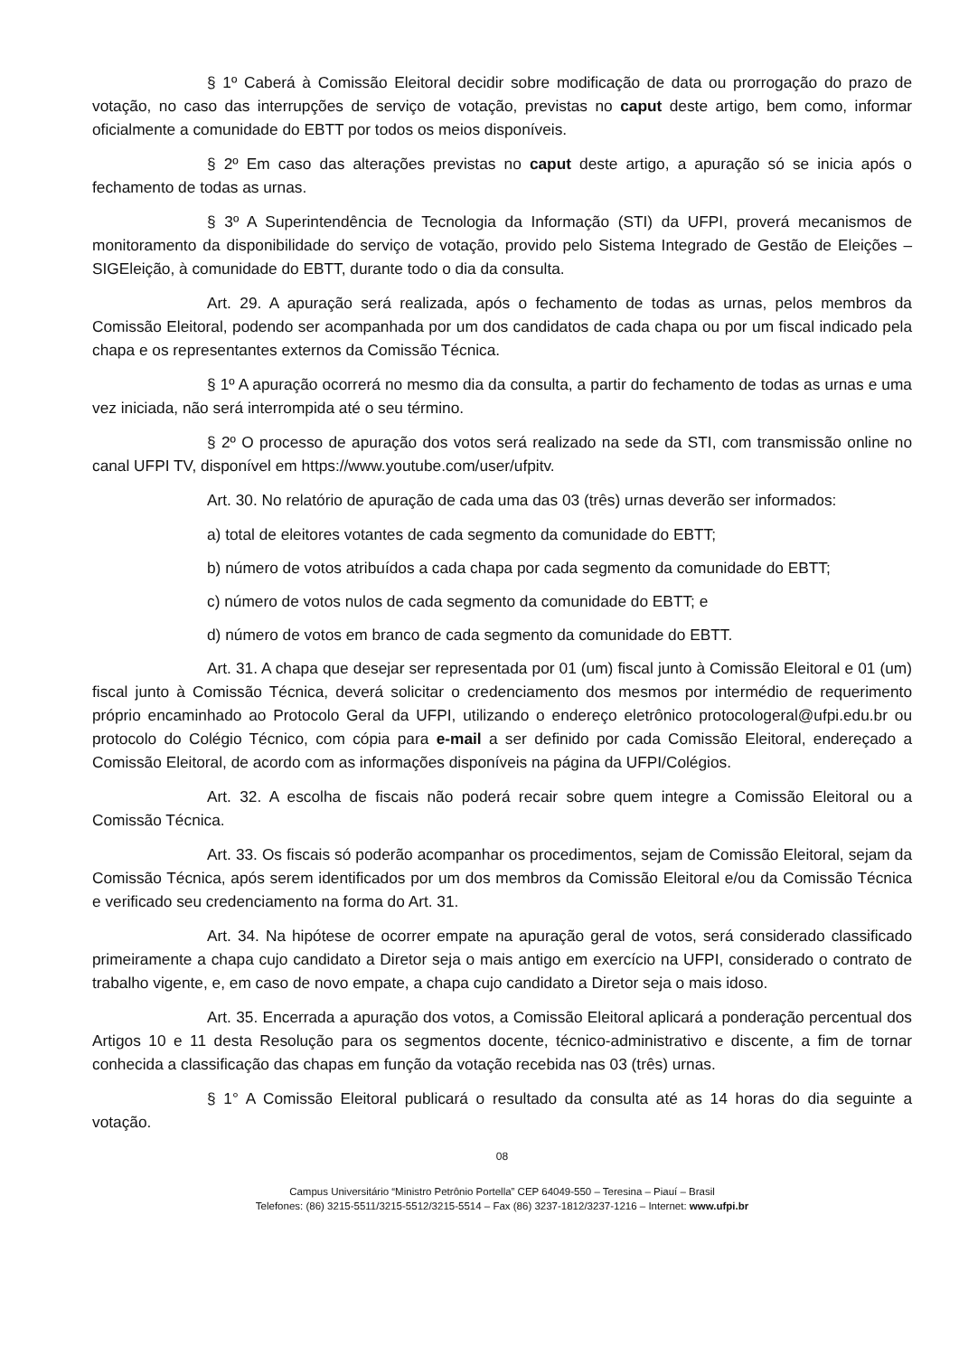§ 1º Caberá à Comissão Eleitoral decidir sobre modificação de data ou prorrogação do prazo de votação, no caso das interrupções de serviço de votação, previstas no caput deste artigo, bem como, informar oficialmente a comunidade do EBTT por todos os meios disponíveis.
§ 2º Em caso das alterações previstas no caput deste artigo, a apuração só se inicia após o fechamento de todas as urnas.
§ 3º A Superintendência de Tecnologia da Informação (STI) da UFPI, proverá mecanismos de monitoramento da disponibilidade do serviço de votação, provido pelo Sistema Integrado de Gestão de Eleições – SIGEleição, à comunidade do EBTT, durante todo o dia da consulta.
Art. 29. A apuração será realizada, após o fechamento de todas as urnas, pelos membros da Comissão Eleitoral, podendo ser acompanhada por um dos candidatos de cada chapa ou por um fiscal indicado pela chapa e os representantes externos da Comissão Técnica.
§ 1º A apuração ocorrerá no mesmo dia da consulta, a partir do fechamento de todas as urnas e uma vez iniciada, não será interrompida até o seu término.
§ 2º O processo de apuração dos votos será realizado na sede da STI, com transmissão online no canal UFPI TV, disponível em https://www.youtube.com/user/ufpitv.
Art. 30. No relatório de apuração de cada uma das 03 (três) urnas deverão ser informados:
a) total de eleitores votantes de cada segmento da comunidade do EBTT;
b) número de votos atribuídos a cada chapa por cada segmento da comunidade do EBTT;
c) número de votos nulos de cada segmento da comunidade do EBTT; e
d) número de votos em branco de cada segmento da comunidade do EBTT.
Art. 31. A chapa que desejar ser representada por 01 (um) fiscal junto à Comissão Eleitoral e 01 (um) fiscal junto à Comissão Técnica, deverá solicitar o credenciamento dos mesmos por intermédio de requerimento próprio encaminhado ao Protocolo Geral da UFPI, utilizando o endereço eletrônico protocologeral@ufpi.edu.br ou protocolo do Colégio Técnico, com cópia para e-mail a ser definido por cada Comissão Eleitoral, endereçado a Comissão Eleitoral, de acordo com as informações disponíveis na página da UFPI/Colégios.
Art. 32. A escolha de fiscais não poderá recair sobre quem integre a Comissão Eleitoral ou a Comissão Técnica.
Art. 33. Os fiscais só poderão acompanhar os procedimentos, sejam de Comissão Eleitoral, sejam da Comissão Técnica, após serem identificados por um dos membros da Comissão Eleitoral e/ou da Comissão Técnica e verificado seu credenciamento na forma do Art. 31.
Art. 34. Na hipótese de ocorrer empate na apuração geral de votos, será considerado classificado primeiramente a chapa cujo candidato a Diretor seja o mais antigo em exercício na UFPI, considerado o contrato de trabalho vigente, e, em caso de novo empate, a chapa cujo candidato a Diretor seja o mais idoso.
Art. 35. Encerrada a apuração dos votos, a Comissão Eleitoral aplicará a ponderação percentual dos Artigos 10 e 11 desta Resolução para os segmentos docente, técnico-administrativo e discente, a fim de tornar conhecida a classificação das chapas em função da votação recebida nas 03 (três) urnas.
§ 1° A Comissão Eleitoral publicará o resultado da consulta até as 14 horas do dia seguinte a votação.
08
Campus Universitário “Ministro Petrônio Portella” CEP 64049-550 – Teresina – Piauí – Brasil
Telefones: (86) 3215-5511/3215-5512/3215-5514 – Fax (86) 3237-1812/3237-1216 – Internet: www.ufpi.br